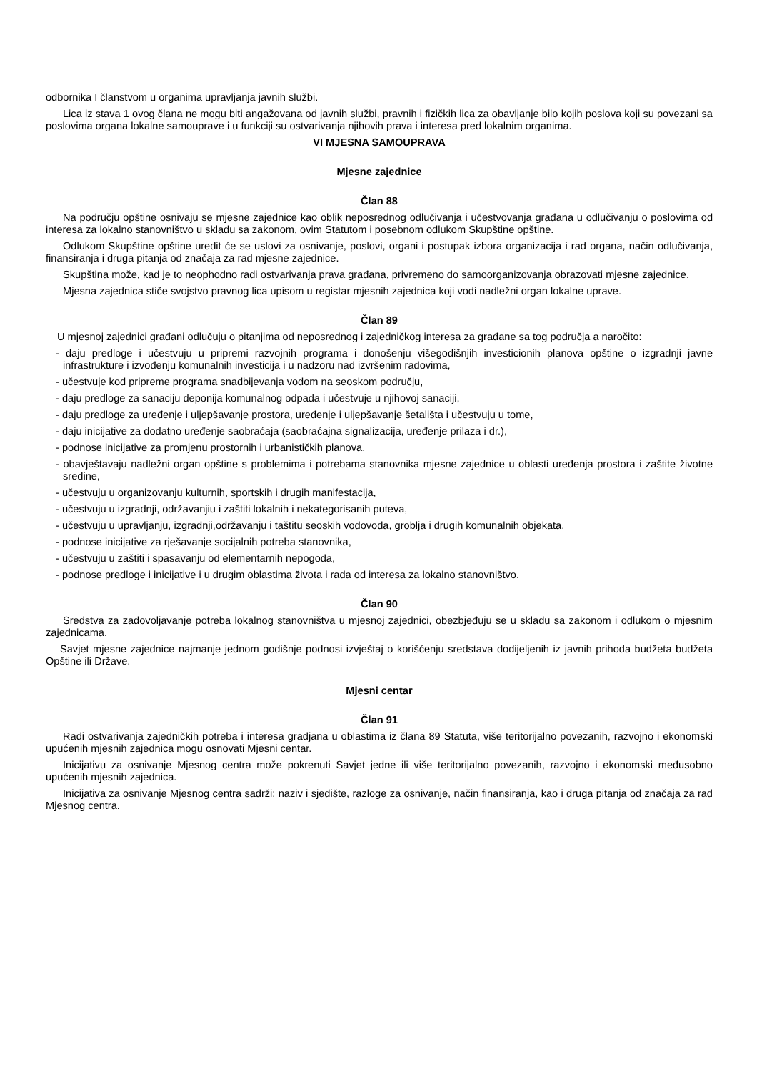odbornika I članstvom u organima upravljanja javnih službi.
Lica iz stava 1 ovog člana ne mogu biti angažovana od javnih službi, pravnih i fizičkih lica za obavljanje bilo kojih poslova koji su povezani sa poslovima organa lokalne samouprave i u funkciji su ostvarivanja njihovih prava i interesa pred lokalnim organima.
VI MJESNA SAMOUPRAVA
Mjesne zajednice
Član 88
Na području opštine osnivaju se mjesne zajednice kao oblik neposrednog odlučivanja i učestvovanja građana u odlučivanju o poslovima od interesa za lokalno stanovništvo u skladu sa zakonom, ovim Statutom i posebnom odlukom Skupštine opštine.
Odlukom Skupštine opštine uredit će se uslovi za osnivanje, poslovi, organi i postupak izbora organizacija i rad organa, način odlučivanja, finansiranja i druga pitanja od značaja za rad mjesne zajednice.
Skupština može, kad je to neophodno radi ostvarivanja prava građana, privremeno do samoorganizovanja obrazovati mjesne zajednice.
Mjesna zajednica stiče svojstvo pravnog lica upisom u registar mjesnih zajednica koji vodi nadležni organ lokalne uprave.
Član 89
U mjesnoj zajednici građani odlučuju o pitanjima od neposrednog i zajedničkog interesa za građane sa tog područja a naročito:
- daju predloge i učestvuju u pripremi razvojnih programa i donošenju višegodišnjih investicionih planova opštine o izgradnji javne infrastrukture i izvođenju komunalnih investicija i u nadzoru nad izvršenim radovima,
- učestvuje kod pripreme programa snadbijevanja vodom na seoskom području,
- daju predloge za sanaciju deponija komunalnog odpada i učestvuje u njihovoj sanaciji,
- daju predloge za uređenje i uljepšavanje prostora, uređenje i uljepšavanje šetališta i učestvuju u tome,
- daju inicijative za dodatno uređenje saobraćaja (saobraćajna signalizacija, uređenje prilaza i dr.),
- podnose inicijative za promjenu prostornih i urbanističkih planova,
- obavještavaju nadležni organ opštine s problemima i potrebama stanovnika mjesne zajednice u oblasti uređenja prostora i zaštite životne sredine,
- učestvuju u organizovanju kulturnih, sportskih i drugih manifestacija,
- učestvuju u izgradnji, održavanjiu i zaštiti lokalnih i nekategorisanih puteva,
- učestvuju u upravljanju, izgradnji,održavanju i taštitu seoskih vodovoda, groblja i drugih komunalnih objekata,
- podnose inicijative za rješavanje socijalnih potreba stanovnika,
- učestvuju u zaštiti i spasavanju od elementarnih nepogoda,
- podnose predloge i inicijative i u drugim oblastima života i rada od interesa za lokalno stanovništvo.
Član 90
Sredstva za zadovoljavanje potreba lokalnog stanovništva u mjesnoj zajednici, obezbjeđuju se u skladu sa zakonom i odlukom o mjesnim zajednicama.
Savjet mjesne zajednice najmanje jednom godišnje podnosi izvještaj o korišćenju sredstava dodijeljenih iz javnih prihoda budžeta budžeta Opštine ili Države.
Mjesni centar
Član 91
Radi ostvarivanja zajedničkih potreba i interesa gradjana u oblastima iz člana 89 Statuta, više teritorijalno povezanih, razvojno i ekonomski upućenih mjesnih zajednica mogu osnovati Mjesni centar.
Inicijativu za osnivanje Mjesnog centra može pokrenuti Savjet jedne ili više teritorijalno povezanih, razvojno i ekonomski međusobno upućenih mjesnih zajednica.
Inicijativa za osnivanje Mjesnog centra sadrži: naziv i sjedište, razloge za osnivanje, način finansiranja, kao i druga pitanja od značaja za rad Mjesnog centra.